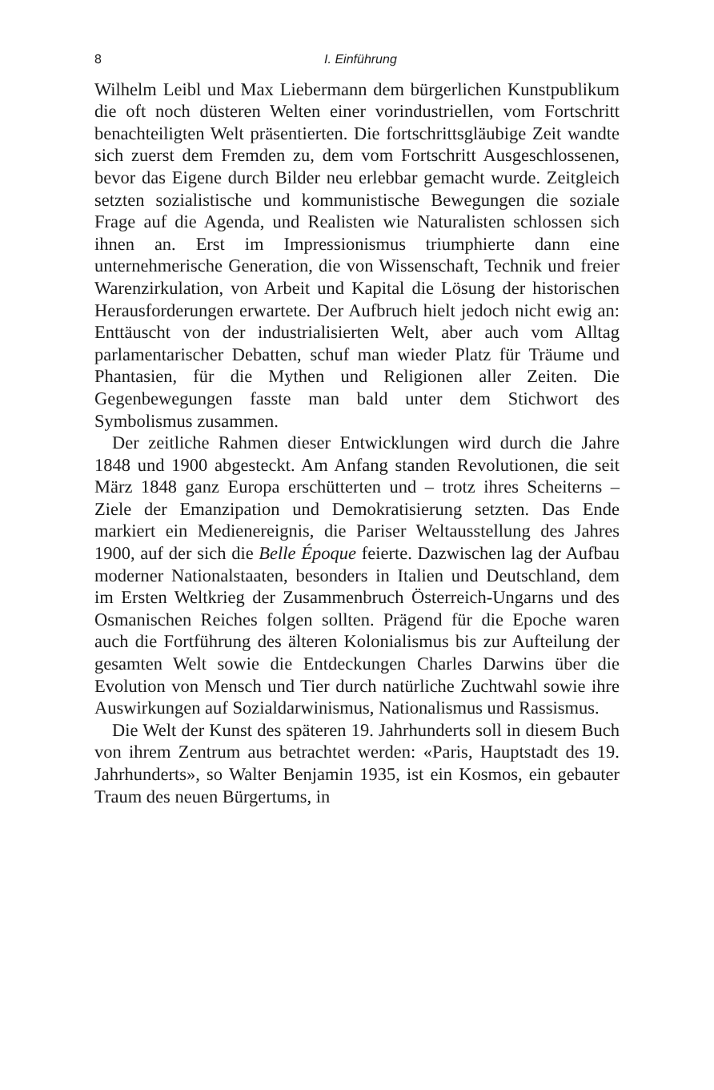8 I. Einführung
Wilhelm Leibl und Max Liebermann dem bürgerlichen Kunstpublikum die oft noch düsteren Welten einer vorindustriellen, vom Fortschritt benachteiligten Welt präsentierten. Die fortschrittsgläubige Zeit wandte sich zuerst dem Fremden zu, dem vom Fortschritt Ausgeschlossenen, bevor das Eigene durch Bilder neu erlebbar gemacht wurde. Zeitgleich setzten sozialistische und kommunistische Bewegungen die soziale Frage auf die Agenda, und Realisten wie Naturalisten schlossen sich ihnen an. Erst im Impressionismus triumphierte dann eine unternehmerische Generation, die von Wissenschaft, Technik und freier Warenzirkulation, von Arbeit und Kapital die Lösung der historischen Herausforderungen erwartete. Der Aufbruch hielt jedoch nicht ewig an: Enttäuscht von der industrialisierten Welt, aber auch vom Alltag parlamentarischer Debatten, schuf man wieder Platz für Träume und Phantasien, für die Mythen und Religionen aller Zeiten. Die Gegenbewegungen fasste man bald unter dem Stichwort des Symbolismus zusammen.
Der zeitliche Rahmen dieser Entwicklungen wird durch die Jahre 1848 und 1900 abgesteckt. Am Anfang standen Revolutionen, die seit März 1848 ganz Europa erschütterten und – trotz ihres Scheiterns – Ziele der Emanzipation und Demokratisierung setzten. Das Ende markiert ein Medienereignis, die Pariser Weltausstellung des Jahres 1900, auf der sich die Belle Époque feierte. Dazwischen lag der Aufbau moderner Nationalstaaten, besonders in Italien und Deutschland, dem im Ersten Weltkrieg der Zusammenbruch Österreich-Ungarns und des Osmanischen Reiches folgen sollten. Prägend für die Epoche waren auch die Fortführung des älteren Kolonialismus bis zur Aufteilung der gesamten Welt sowie die Entdeckungen Charles Darwins über die Evolution von Mensch und Tier durch natürliche Zuchtwahl sowie ihre Auswirkungen auf Sozialdarwinismus, Nationalismus und Rassismus.
Die Welt der Kunst des späteren 19. Jahrhunderts soll in diesem Buch von ihrem Zentrum aus betrachtet werden: «Paris, Hauptstadt des 19. Jahrhunderts», so Walter Benjamin 1935, ist ein Kosmos, ein gebauter Traum des neuen Bürgertums, in